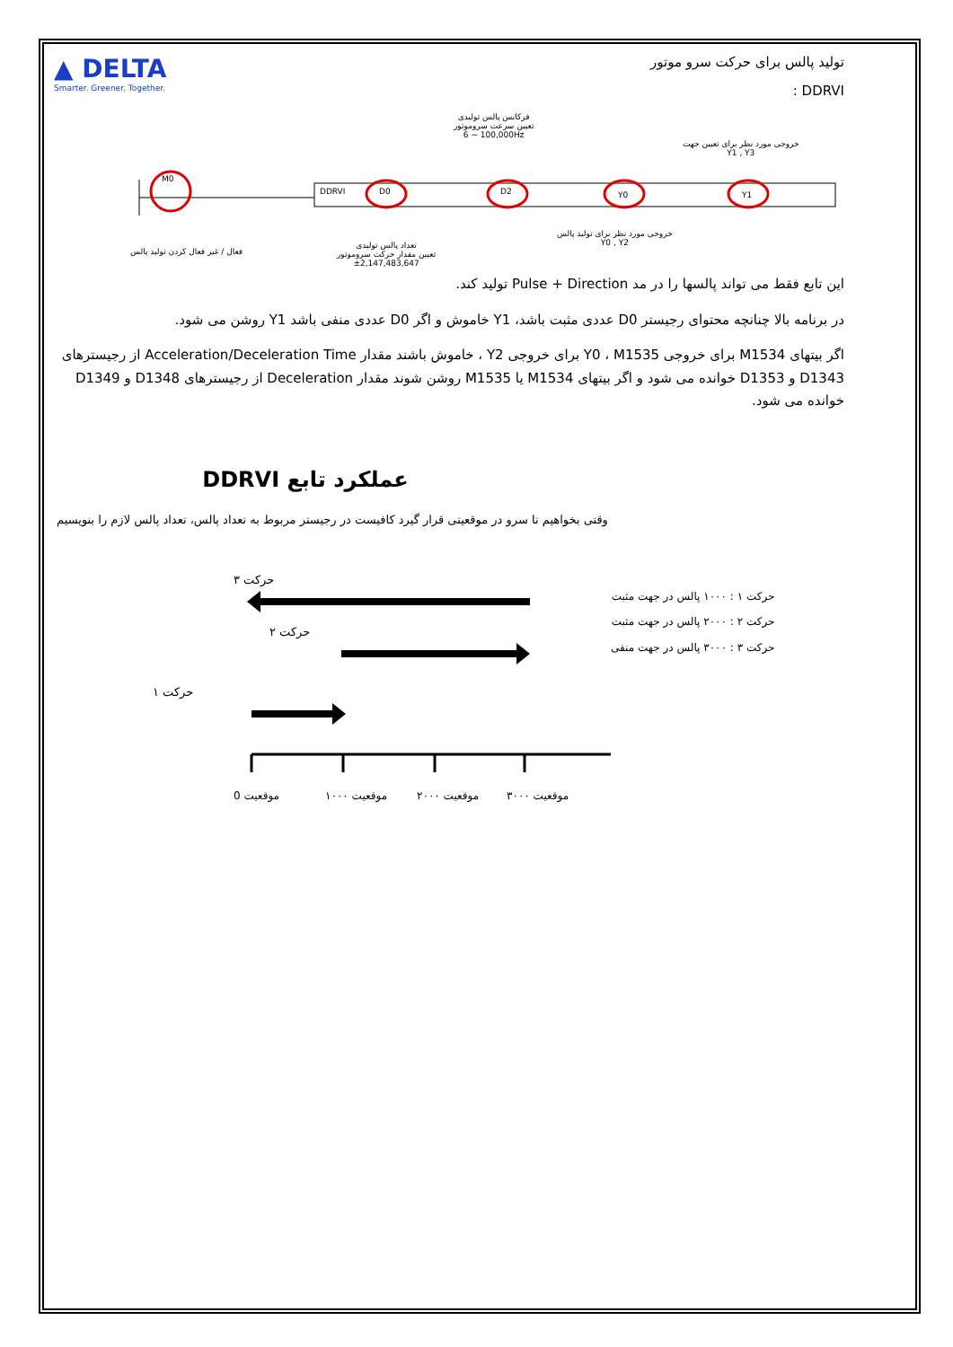▲ DELTA
Smarter. Greener. Together.
تولید پالس برای حرکت سرو موتور
DDRVI :
M0
DDRVI D0 D2 Y0 Y1
فرکانس پالس تولیدی
تعیین سرعت سروموتور
6 ~ 100,000Hz
خروجی مورد نظر برای تعیین جهت
Y1 , Y3
فعال / غیر فعال کردن تولید پالس
تعداد پالس تولیدی
تعیین مقدار حرکت سروموتور
±2,147,483,647
خروجی مورد نظر برای تولید پالس
Y0 , Y2
این تابع فقط می تواند پالسها را در مد Pulse + Direction تولید کند.
در برنامه بالا چنانچه محتوای رجیستر D0 عددی مثبت باشد، Y1 خاموش و اگر D0 عددی منفی باشد Y1 روشن می شود.
اگر بیتهای M1534 برای خروجی Y0 ، M1535 برای خروجی Y2 ، خاموش باشند مقدار Acceleration/Deceleration Time از رجیسترهای D1343 و D1353 خوانده می شود و اگر بیتهای M1534 یا M1535 روشن شوند مقدار Deceleration از رجیسترهای D1348 و D1349 خوانده می شود.
عملکرد تابع DDRVI
وقتی بخواهیم تا سرو در موقعیتی قرار گیرد کافیست در رجیستر مربوط به تعداد پالس، تعداد پالس لازم را بنویسیم
حرکت ۳
حرکت ۲
حرکت ۱
موقعیت 0
موقعیت ۱۰۰۰
موقعیت ۲۰۰۰
موقعیت ۳۰۰۰
حرکت ۱ : ۱۰۰۰ پالس در جهت مثبت
حرکت ۲ : ۲۰۰۰ پالس در جهت مثبت
حرکت ۳ : ۳۰۰۰ پالس در جهت منفی